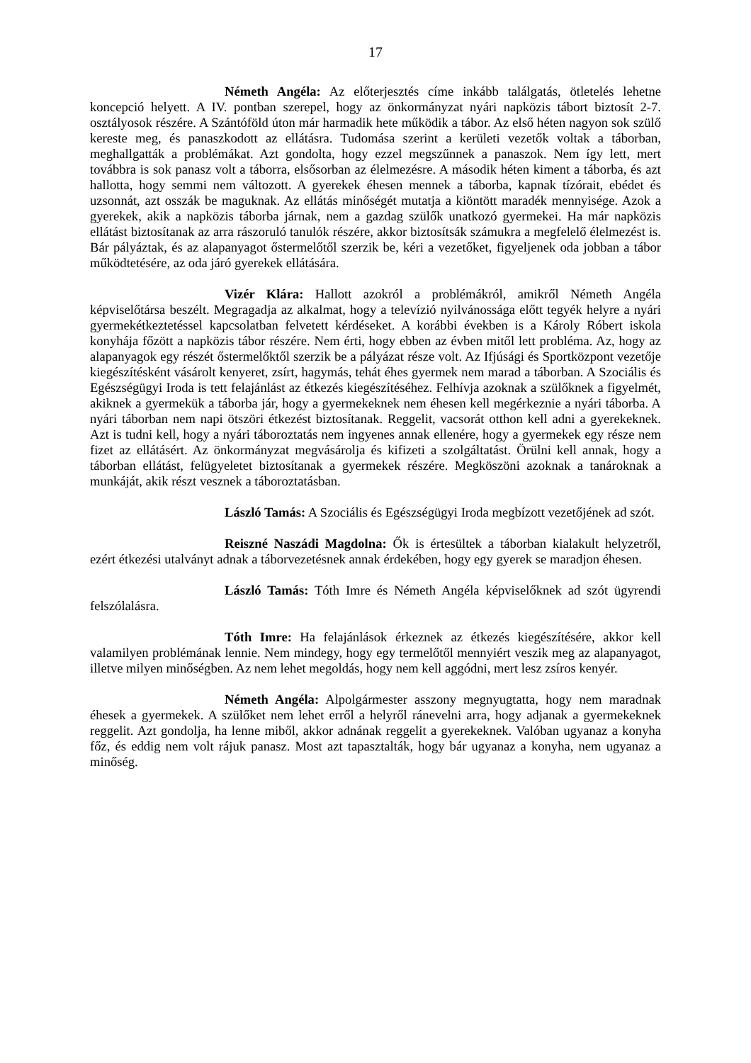17
Németh Angéla: Az előterjesztés címe inkább találgatás, ötletelés lehetne koncepció helyett. A IV. pontban szerepel, hogy az önkormányzat nyári napközis tábort biztosít 2-7. osztályosok részére. A Szántóföld úton már harmadik hete működik a tábor. Az első héten nagyon sok szülő kereste meg, és panaszkodott az ellátásra. Tudomása szerint a kerületi vezetők voltak a táborban, meghallgatták a problémákat. Azt gondolta, hogy ezzel megszűnnek a panaszok. Nem így lett, mert továbbra is sok panasz volt a táborra, elsősorban az élelmezésre. A második héten kiment a táborba, és azt hallotta, hogy semmi nem változott. A gyerekek éhesen mennek a táborba, kapnak tízórait, ebédet és uzsonnát, azt osszák be maguknak. Az ellátás minőségét mutatja a kiöntött maradék mennyisége. Azok a gyerekek, akik a napközis táborba járnak, nem a gazdag szülők unatkozó gyermekei. Ha már napközis ellátást biztosítanak az arra rászoruló tanulók részére, akkor biztosítsák számukra a megfelelő élelmezést is. Bár pályáztak, és az alapanyagot őstermelőtől szerzik be, kéri a vezetőket, figyeljenek oda jobban a tábor működtetésére, az oda járó gyerekek ellátására.
Vizér Klára: Hallott azokról a problémákról, amikről Németh Angéla képviselőtársa beszélt. Megragadja az alkalmat, hogy a televízió nyilvánossága előtt tegyék helyre a nyári gyermekétkeztetéssel kapcsolatban felvetett kérdéseket. A korábbi években is a Károly Róbert iskola konyhája főzött a napközis tábor részére. Nem érti, hogy ebben az évben mitől lett probléma. Az, hogy az alapanyagok egy részét őstermelőktől szerzik be a pályázat része volt. Az Ifjúsági és Sportközpont vezetője kiegészítésként vásárolt kenyeret, zsírt, hagymás, tehát éhes gyermek nem marad a táborban. A Szociális és Egészségügyi Iroda is tett felajánlást az étkezés kiegészítéséhez. Felhívja azoknak a szülőknek a figyelmét, akiknek a gyermekük a táborba jár, hogy a gyermekeknek nem éhesen kell megérkeznie a nyári táborba. A nyári táborban nem napi ötszöri étkezést biztosítanak. Reggelit, vacsorát otthon kell adni a gyerekeknek. Azt is tudni kell, hogy a nyári táboroztatás nem ingyenes annak ellenére, hogy a gyermekek egy része nem fizet az ellátásért. Az önkormányzat megvásárolja és kifizeti a szolgáltatást. Örülni kell annak, hogy a táborban ellátást, felügyeletet biztosítanak a gyermekek részére. Megköszöni azoknak a tanároknak a munkáját, akik részt vesznek a táboroztatásban.
László Tamás: A Szociális és Egészségügyi Iroda megbízott vezetőjének ad szót.
Reiszné Naszádi Magdolna: Ők is értesültek a táborban kialakult helyzetről, ezért étkezési utalványt adnak a táborvezetésnek annak érdekében, hogy egy gyerek se maradjon éhesen.
László Tamás: Tóth Imre és Németh Angéla képviselőknek ad szót ügyrendi felszólalásra.
Tóth Imre: Ha felajánlások érkeznek az étkezés kiegészítésére, akkor kell valamilyen problémának lennie. Nem mindegy, hogy egy termelőtől mennyiért veszik meg az alapanyagot, illetve milyen minőségben. Az nem lehet megoldás, hogy nem kell aggódni, mert lesz zsíros kenyér.
Németh Angéla: Alpolgármester asszony megnyugtatta, hogy nem maradnak éhesek a gyermekek. A szülőket nem lehet erről a helyről ránevelni arra, hogy adjanak a gyermekeknek reggelit. Azt gondolja, ha lenne miből, akkor adnának reggelit a gyerekeknek. Valóban ugyanaz a konyha főz, és eddig nem volt rájuk panasz. Most azt tapasztalták, hogy bár ugyanaz a konyha, nem ugyanaz a minőség.